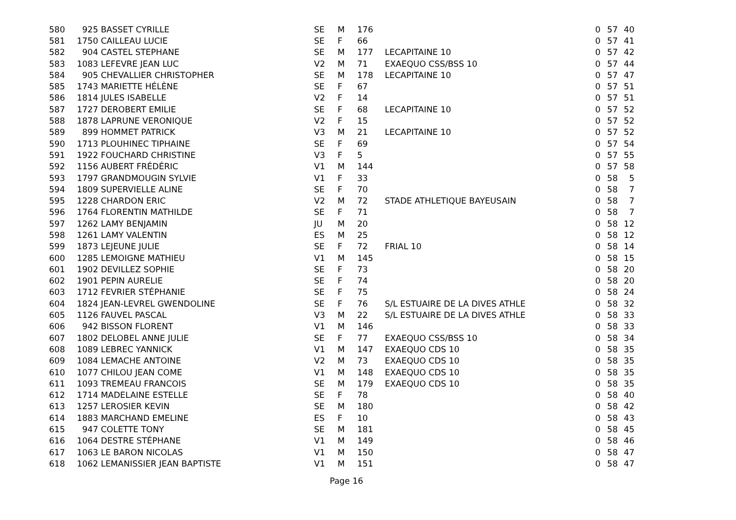| 580 | 925 | BASSET CYRILLE | SE | M | 176 | | 0 | 57 | 40 |
| 581 | 1750 | CAILLEAU LUCIE | SE | F | 66 | | 0 | 57 | 41 |
| 582 | 904 | CASTEL STEPHANE | SE | M | 177 | LECAPITAINE 10 | 0 | 57 | 42 |
| 583 | 1083 | LEFEVRE JEAN LUC | V2 | M | 71 | EXAEQUO CSS/BSS 10 | 0 | 57 | 44 |
| 584 | 905 | CHEVALLIER CHRISTOPHER | SE | M | 178 | LECAPITAINE 10 | 0 | 57 | 47 |
| 585 | 1743 | MARIETTE HÉLÈNE | SE | F | 67 | | 0 | 57 | 51 |
| 586 | 1814 | JULES ISABELLE | V2 | F | 14 | | 0 | 57 | 51 |
| 587 | 1727 | DEROBERT EMILIE | SE | F | 68 | LECAPITAINE 10 | 0 | 57 | 52 |
| 588 | 1878 | LAPRUNE VERONIQUE | V2 | F | 15 | | 0 | 57 | 52 |
| 589 | 899 | HOMMET PATRICK | V3 | M | 21 | LECAPITAINE 10 | 0 | 57 | 52 |
| 590 | 1713 | PLOUHINEC TIPHAINE | SE | F | 69 | | 0 | 57 | 54 |
| 591 | 1922 | FOUCHARD CHRISTINE | V3 | F | 5 | | 0 | 57 | 55 |
| 592 | 1156 | AUBERT FRÉDÉRIC | V1 | M | 144 | | 0 | 57 | 58 |
| 593 | 1797 | GRANDMOUGIN SYLVIE | V1 | F | 33 | | 0 | 58 | 5 |
| 594 | 1809 | SUPERVIELLE ALINE | SE | F | 70 | | 0 | 58 | 7 |
| 595 | 1228 | CHARDON ERIC | V2 | M | 72 | STADE ATHLETIQUE BAYEUSAIN | 0 | 58 | 7 |
| 596 | 1764 | FLORENTIN MATHILDE | SE | F | 71 | | 0 | 58 | 7 |
| 597 | 1262 | LAMY BENJAMIN | JU | M | 20 | | 0 | 58 | 12 |
| 598 | 1261 | LAMY VALENTIN | ES | M | 25 | | 0 | 58 | 12 |
| 599 | 1873 | LEJEUNE JULIE | SE | F | 72 | FRIAL 10 | 0 | 58 | 14 |
| 600 | 1285 | LEMOIGNE MATHIEU | V1 | M | 145 | | 0 | 58 | 15 |
| 601 | 1902 | DEVILLEZ SOPHIE | SE | F | 73 | | 0 | 58 | 20 |
| 602 | 1901 | PEPIN AURELIE | SE | F | 74 | | 0 | 58 | 20 |
| 603 | 1712 | FEVRIER STÉPHANIE | SE | F | 75 | | 0 | 58 | 24 |
| 604 | 1824 | JEAN-LEVREL GWENDOLINE | SE | F | 76 | S/L ESTUAIRE DE LA DIVES ATHLE | 0 | 58 | 32 |
| 605 | 1126 | FAUVEL PASCAL | V3 | M | 22 | S/L ESTUAIRE DE LA DIVES ATHLE | 0 | 58 | 33 |
| 606 | 942 | BISSON FLORENT | V1 | M | 146 | | 0 | 58 | 33 |
| 607 | 1802 | DELOBEL ANNE JULIE | SE | F | 77 | EXAEQUO CSS/BSS 10 | 0 | 58 | 34 |
| 608 | 1089 | LEBREC YANNICK | V1 | M | 147 | EXAEQUO CDS 10 | 0 | 58 | 35 |
| 609 | 1084 | LEMACHE ANTOINE | V2 | M | 73 | EXAEQUO CDS 10 | 0 | 58 | 35 |
| 610 | 1077 | CHILOU JEAN COME | V1 | M | 148 | EXAEQUO CDS 10 | 0 | 58 | 35 |
| 611 | 1093 | TREMEAU FRANCOIS | SE | M | 179 | EXAEQUO CDS 10 | 0 | 58 | 35 |
| 612 | 1714 | MADELAINE ESTELLE | SE | F | 78 | | 0 | 58 | 40 |
| 613 | 1257 | LEROSIER KEVIN | SE | M | 180 | | 0 | 58 | 42 |
| 614 | 1883 | MARCHAND EMELINE | ES | F | 10 | | 0 | 58 | 43 |
| 615 | 947 | COLETTE TONY | SE | M | 181 | | 0 | 58 | 45 |
| 616 | 1064 | DESTRE STÉPHANE | V1 | M | 149 | | 0 | 58 | 46 |
| 617 | 1063 | LE BARON NICOLAS | V1 | M | 150 | | 0 | 58 | 47 |
| 618 | 1062 | LEMANISSIER JEAN BAPTISTE | V1 | M | 151 | | 0 | 58 | 47 |
Page 16